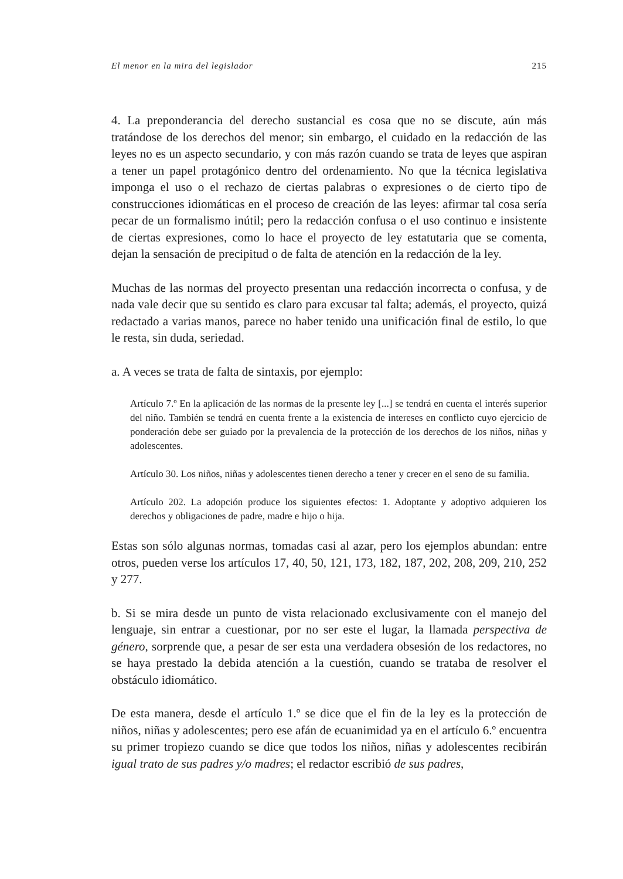El menor en la mira del legislador 215
4. La preponderancia del derecho sustancial es cosa que no se discute, aún más tratándose de los derechos del menor; sin embargo, el cuidado en la redacción de las leyes no es un aspecto secundario, y con más razón cuando se trata de leyes que aspiran a tener un papel protagónico dentro del ordenamiento. No que la técnica legislativa imponga el uso o el rechazo de ciertas palabras o expresiones o de cierto tipo de construcciones idiomáticas en el proceso de creación de las leyes: afirmar tal cosa sería pecar de un formalismo inútil; pero la redacción confusa o el uso continuo e insistente de ciertas expresiones, como lo hace el proyecto de ley estatutaria que se comenta, dejan la sensación de precipitud o de falta de atención en la redacción de la ley.
Muchas de las normas del proyecto presentan una redacción incorrecta o confusa, y de nada vale decir que su sentido es claro para excusar tal falta; además, el proyecto, quizá redactado a varias manos, parece no haber tenido una unificación final de estilo, lo que le resta, sin duda, seriedad.
a. A veces se trata de falta de sintaxis, por ejemplo:
Artículo 7.º En la aplicación de las normas de la presente ley [...] se tendrá en cuenta el interés superior del niño. También se tendrá en cuenta frente a la existencia de intereses en conflicto cuyo ejercicio de ponderación debe ser guiado por la prevalencia de la protección de los derechos de los niños, niñas y adolescentes.
Artículo 30. Los niños, niñas y adolescentes tienen derecho a tener y crecer en el seno de su familia.
Artículo 202. La adopción produce los siguientes efectos: 1. Adoptante y adoptivo adquieren los derechos y obligaciones de padre, madre e hijo o hija.
Estas son sólo algunas normas, tomadas casi al azar, pero los ejemplos abundan: entre otros, pueden verse los artículos 17, 40, 50, 121, 173, 182, 187, 202, 208, 209, 210, 252 y 277.
b. Si se mira desde un punto de vista relacionado exclusivamente con el manejo del lenguaje, sin entrar a cuestionar, por no ser este el lugar, la llamada perspectiva de género, sorprende que, a pesar de ser esta una verdadera obsesión de los redactores, no se haya prestado la debida atención a la cuestión, cuando se trataba de resolver el obstáculo idiomático.
De esta manera, desde el artículo 1.º se dice que el fin de la ley es la protección de niños, niñas y adolescentes; pero ese afán de ecuanimidad ya en el artículo 6.º encuentra su primer tropiezo cuando se dice que todos los niños, niñas y adolescentes recibirán igual trato de sus padres y/o madres; el redactor escribió de sus padres,